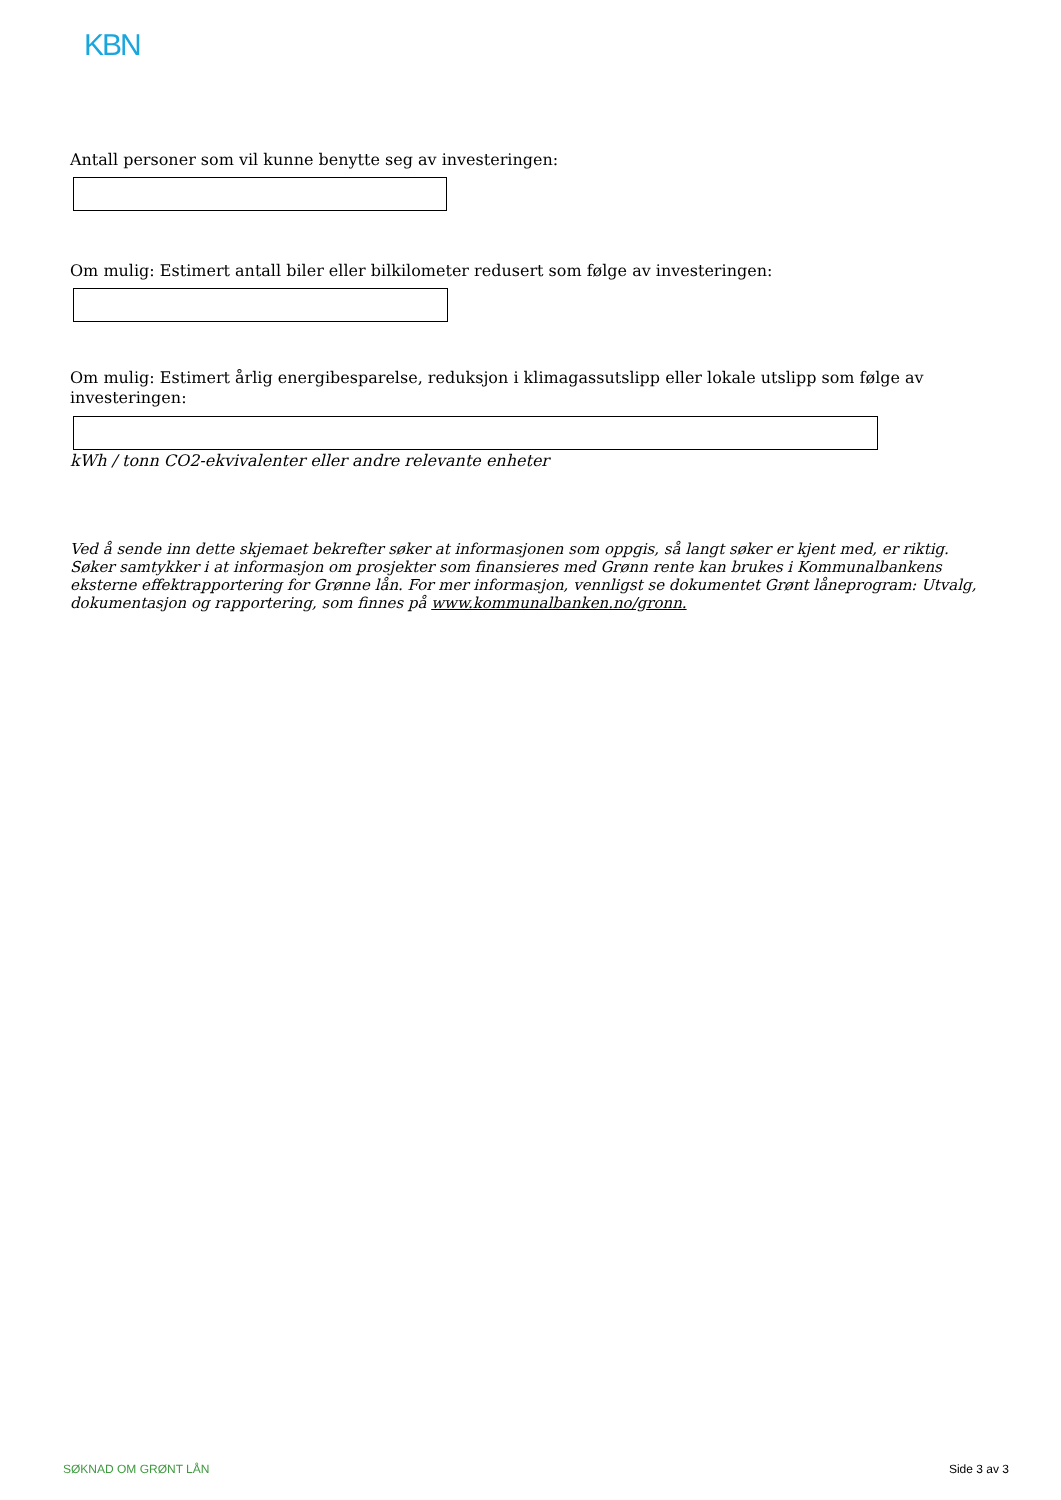KBN
Antall personer som vil kunne benytte seg av investeringen:
Om mulig: Estimert antall biler eller bilkilometer redusert som følge av investeringen:
Om mulig: Estimert årlig energibesparelse, reduksjon i klimagassutslipp eller lokale utslipp som følge av investeringen:
kWh / tonn CO2-ekvivalenter eller andre relevante enheter
Ved å sende inn dette skjemaet bekrefter søker at informasjonen som oppgis, så langt søker er kjent med, er riktig.
Søker samtykker i at informasjon om prosjekter som finansieres med Grønn rente kan brukes i Kommunalbankens eksterne effektrapportering for Grønne lån. For mer informasjon, vennligst se dokumentet Grønt låneprogram: Utvalg, dokumentasjon og rapportering, som finnes på www.kommunalbanken.no/gronn.
SØKNAD OM GRØNT LÅN Side 3 av 3